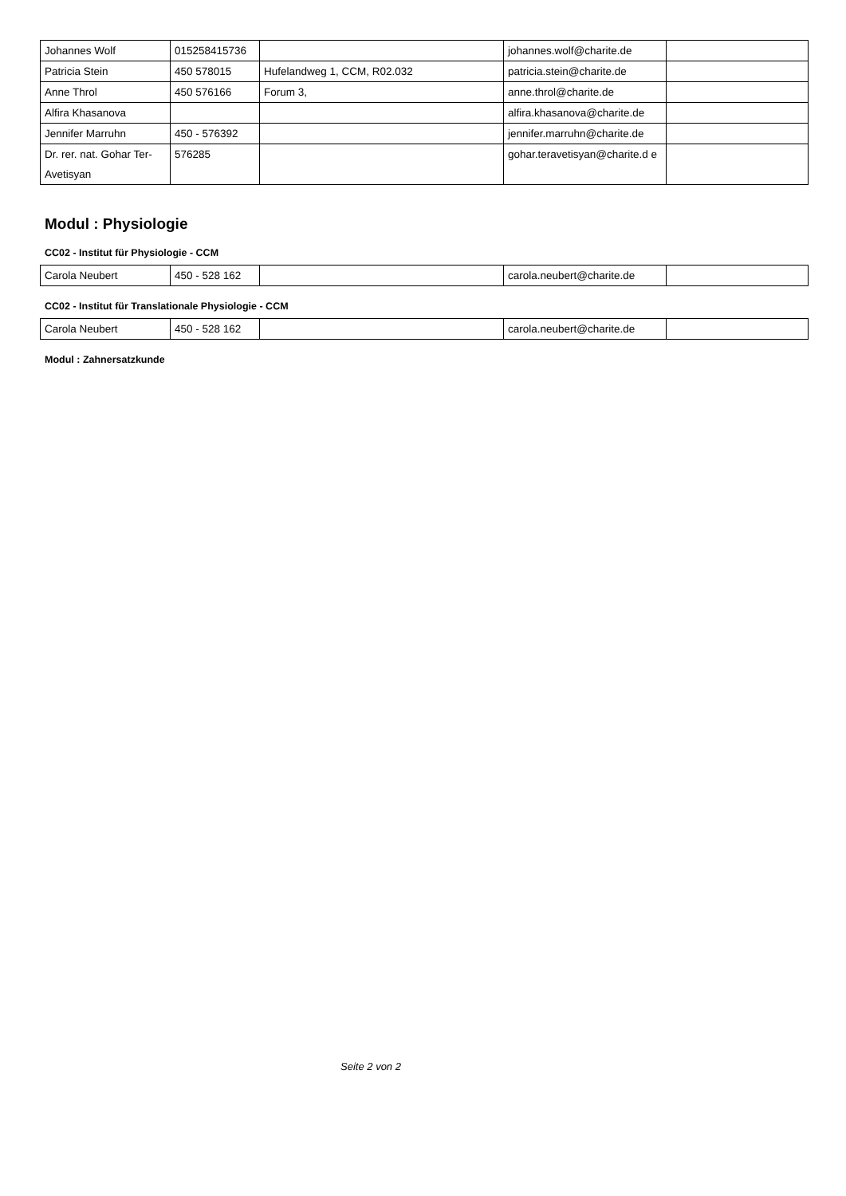| Johannes Wolf | 015258415736 | | johannes.wolf@charite.de | |
| Patricia Stein | 450 578015 | Hufelandweg 1, CCM, R02.032 | patricia.stein@charite.de | |
| Anne Throl | 450 576166 | Forum 3, | anne.throl@charite.de | |
| Alfira Khasanova | | | alfira.khasanova@charite.de | |
| Jennifer Marruhn | 450 - 576392 | | jennifer.marruhn@charite.de | |
| Dr. rer. nat. Gohar Ter-Avetisyan | 576285 | | gohar.teravetisyan@charite.d e | |
Modul : Physiologie
CC02 - Institut für Physiologie - CCM
| Carola Neubert | 450 - 528 162 | | carola.neubert@charite.de | |
CC02 - Institut für Translationale Physiologie - CCM
| Carola Neubert | 450 - 528 162 | | carola.neubert@charite.de | |
Modul : Zahnersatzkunde
Seite 2 von 2